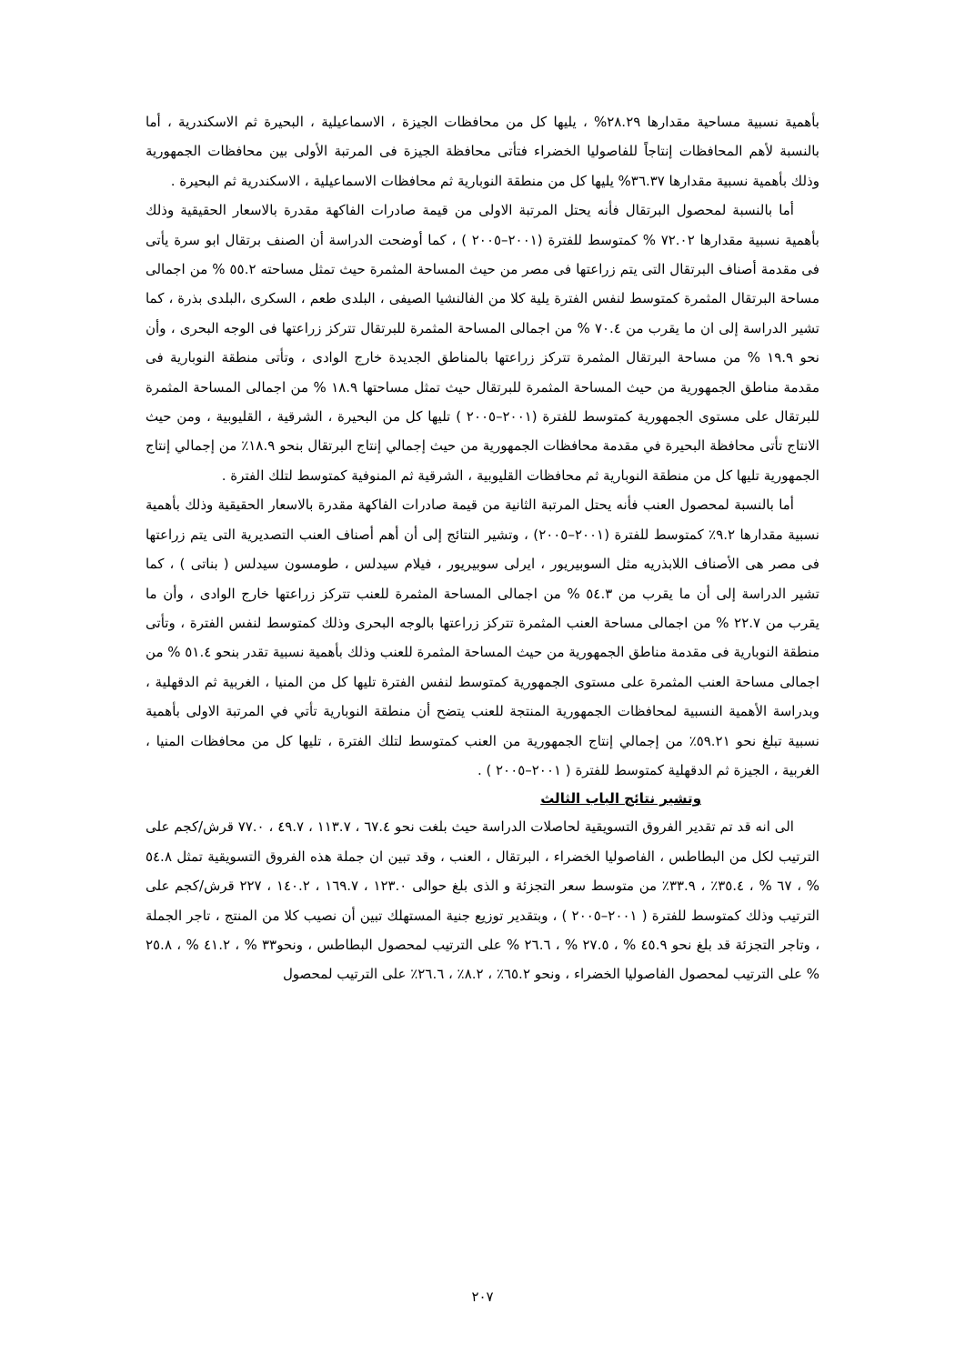بأهمية نسبية مساحية مقدارها ٢٨.٢٩% ، يليها كل من محافظات الجيزة ، الاسماعيلية ، البحيرة ثم الاسكندرية ، أما بالنسبة لأهم المحافظات إنتاجاً للفاصوليا الخضراء فتأتى محافظة الجيزة فى المرتبة الأولى بين محافظات الجمهورية وذلك بأهمية نسبية مقدارها ٣٦.٣٧% يليها كل من منطقة النوبارية ثم محافظات الاسماعيلية ، الاسكندرية ثم البحيرة .
أما بالنسبة لمحصول البرتقال فأنه يحتل المرتبة الاولى من قيمة صادرات الفاكهة مقدرة بالاسعار الحقيقية وذلك بأهمية نسبية مقدارها ٧٢.٠٢ % كمتوسط للفترة (٢٠٠١–٢٠٠٥ ) ، كما أوضحت الدراسة أن الصنف برتقال ابو سرة يأتى فى مقدمة أصناف البرتقال التى يتم زراعتها فى مصر من حيث المساحة المثمرة حيث تمثل مساحته ٥٥.٢ % من اجمالى مساحة البرتقال المثمرة كمتوسط لنفس الفترة يلية كلا من الفالنشيا الصيفى ، البلدى طعم ، السكرى ،البلدى بذرة ، كما تشير الدراسة إلى ان ما يقرب من ٧٠.٤ % من اجمالى المساحة المثمرة للبرتقال تتركز زراعتها فى الوجه البحرى ، وأن نحو ١٩.٩ % من مساحة البرتقال المثمرة تتركز زراعتها بالمناطق الجديدة خارج الوادى ، وتأتى منطقة النوبارية فى مقدمة مناطق الجمهورية من حيث المساحة المثمرة للبرتقال حيث تمثل مساحتها ١٨.٩ % من اجمالى المساحة المثمرة للبرتقال على مستوى الجمهورية كمتوسط للفترة (٢٠٠١–٢٠٠٥ ) تليها كل من البحيرة ، الشرقية ، القليوبية ، ومن حيث الانتاج تأتى محافظة البحيرة في مقدمة محافظات الجمهورية من حيث إجمالي إنتاج البرتقال بنحو ١٨.٩٪ من إجمالي إنتاج الجمهورية تليها كل من منطقة النوبارية ثم محافظات القليوبية ، الشرقية ثم المنوفية كمتوسط لتلك الفترة .
أما بالنسبة لمحصول العنب فأنه يحتل المرتبة الثانية من قيمة صادرات الفاكهة مقدرة بالاسعار الحقيقية وذلك بأهمية نسبية مقدارها ٩.٢٪ كمتوسط للفترة (٢٠٠١–٢٠٠٥) ، وتشير النتائج إلى أن أهم أصناف العنب التصديرية التى يتم زراعتها فى مصر هى الأصناف اللابذريه مثل السوبيريور ، ايرلى سوبيريور ، فيلام سيدلس ، طومسون سيدلس ( بناتى ) ، كما تشير الدراسة إلى أن ما يقرب من ٥٤.٣ % من اجمالى المساحة المثمرة للعنب تتركز زراعتها خارج الوادى ، وأن ما يقرب من ٢٢.٧ % من اجمالى مساحة العنب المثمرة تتركز زراعتها بالوجه البحرى وذلك كمتوسط لنفس الفترة ، وتأتى منطقة النوبارية فى مقدمة مناطق الجمهورية من حيث المساحة المثمرة للعنب وذلك بأهمية نسبية تقدر بنحو ٥١.٤ % من اجمالى مساحة العنب المثمرة على مستوى الجمهورية كمتوسط لنفس الفترة تليها كل من المنيا ، الغربية ثم الدقهلية ، وبدراسة الأهمية النسبية لمحافظات الجمهورية المنتجة للعنب يتضح أن منطقة النوبارية تأتي في المرتبة الاولى بأهمية نسبية تبلغ نحو ٥٩.٢١٪ من إجمالي إنتاج الجمهورية من العنب كمتوسط لتلك الفترة ، تليها كل من محافظات المنيا ، الغربية ، الجيزة ثم الدقهلية كمتوسط للفترة ( ٢٠٠١–٢٠٠٥ ) .
وتشير نتائج الباب الثالث
الى انه قد تم تقدير الفروق التسويقية لحاصلات الدراسة حيث بلغت نحو ٦٧.٤ ، ١١٣.٧ ، ٤٩.٧ ، ٧٧.٠ قرش/كجم على الترتيب لكل من البطاطس ، الفاصوليا الخضراء ، البرتقال ، العنب ، وقد تبين ان جملة هذه الفروق التسويقية تمثل ٥٤.٨ % ، ٦٧ % ، ٣٥.٤٪ ، ٣٣.٩٪ من متوسط سعر التجزئة و الذى بلغ حوالى ١٢٣.٠ ، ١٦٩.٧ ، ١٤٠.٢ ، ٢٢٧ قرش/كجم على الترتيب وذلك كمتوسط للفترة ( ٢٠٠١–٢٠٠٥ ) ، وبتقدير توزيع جنية المستهلك تبين أن نصيب كلا من المنتج ، تاجر الجملة ، وتاجر التجزئة قد بلغ نحو ٤٥.٩ % ، ٢٧.٥ % ، ٢٦.٦ % على الترتيب لمحصول البطاطس ، ونحو٣٣ % ، ٤١.٢ % ، ٢٥.٨ % على الترتيب لمحصول الفاصوليا الخضراء ، ونحو ٦٥.٢٪ ، ٨.٢٪ ، ٢٦.٦٪ على الترتيب لمحصول
٢٠٧